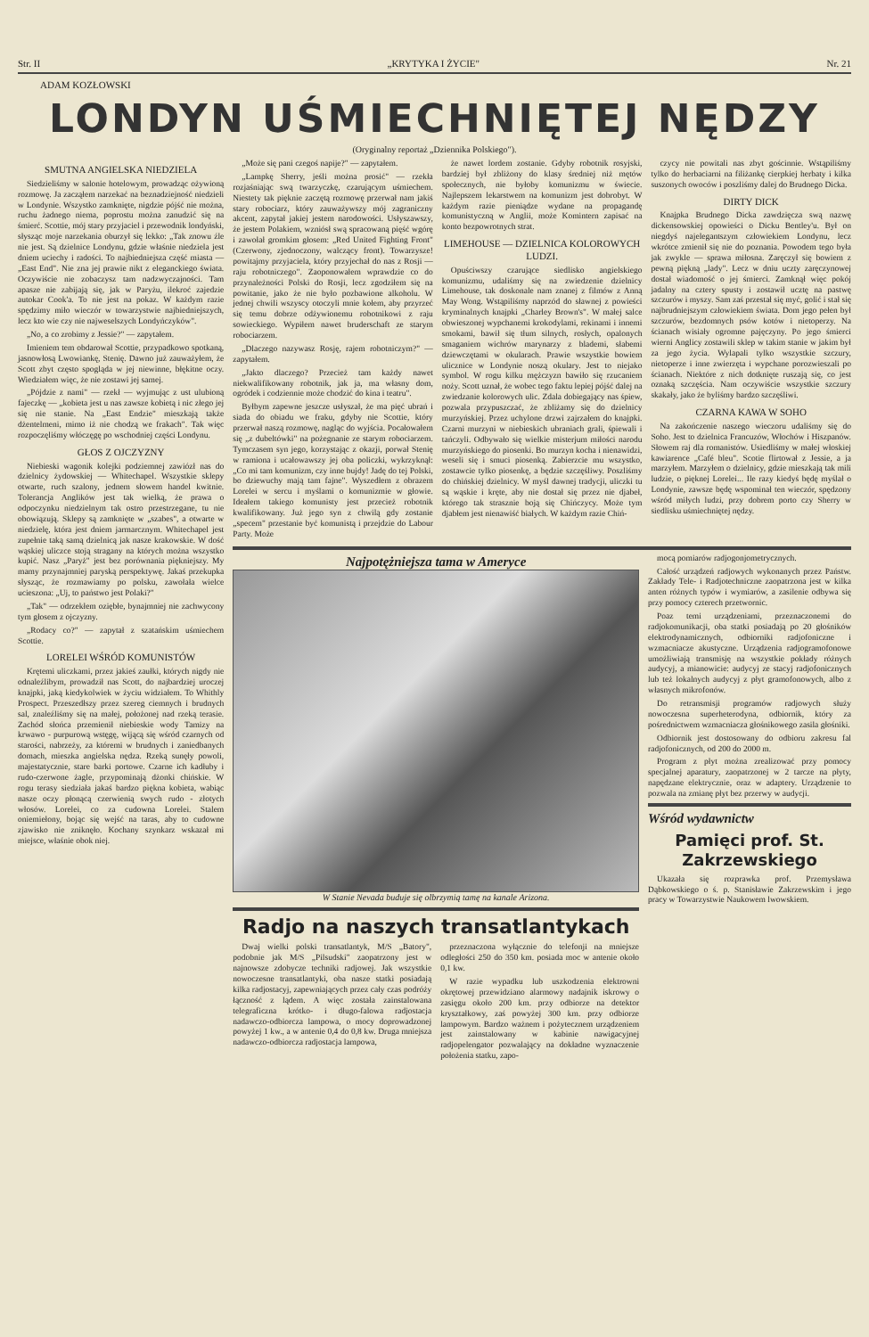Str. II „KRYTYKA I ŻYCIE" Nr. 21
ADAM KOZŁOWSKI
LONDYN UŚMIECHNIĘTEJ NĘDZY
(Oryginalny reportaż „Dziennika Polskiego").
SMUTNA ANGIELSKA NIEDZIELA
Siedzieliśmy w salonie hotelowym, prowadząc ożywioną rozmowę. Ja zacząłem narzekać na beznadziejność niedzieli w Londynie. Wszystko zamknięte, nigdzie pójść nie można, ruchu żadnego niema, poprostu można zanudzić się na śmierć. Scottie, mój stary przyjaciel i przewodnik londyński, słysząc moje narzekania oburzył się lekko: „Tak znowu źle nie jest. Są dzielnice Londynu, gdzie właśnie niedziela jest dniem uciechy i radości. To najbiedniejsza część miasta — „East End". Nie zna jej prawie nikt z eleganckiego świata. Oczywiście nie zobaczysz tam nadzwyczajności. Tam apasze nie zabijają się, jak w Paryżu, ilekroć zajedzie autokar Cook'a. To nie jest na pokaz. W każdym razie spędzimy miło wieczór w towarzystwie najbiedniejszych, lecz kto wie czy nie najweselszych Londyńczyków".
„No, a co zrobimy z Jessie?" — zapytałem.
Imieniem tem obdarował Scottie, przypadkowo spotkaną, jasnowłosą Lwowiankę, Stenię. Dawno już zauważyłem, że Scott zbyt często spogląda w jej niewinne, błękitne oczy. Wiedziałem więc, że nie zostawi jej samej.
„Pójdzie z nami" — rzekł — wyjmując z ust ulubioną fajeczkę — „kobieta jest u nas zawsze kobietą i nic złego jej się nie stanie. Na „East Endzie" mieszkają także dżentelmeni, mimo iż nie chodzą we frakach". Tak więc rozpoczęliśmy włóczęgę po wschodniej części Londynu.
GŁOS Z OJCZYZNY
Niebieski wagonik kolejki podziemnej zawiózł nas do dzielnicy żydowskiej — Whitechapel. Wszystkie sklepy otwarte, ruch szalony, jednem słowem handel kwitnie. Tolerancja Anglików jest tak wielką, że prawa o odpoczynku niedzielnym tak ostro przestrzegane, tu nie obowiązują. Sklepy są zamknięte w „szabes", a otwarte w niedzielę, która jest dniem jarmarcznym. Whitechapel jest zupełnie taką samą dzielnicą jak nasze krakowskie. W dość wąskiej uliczce stoją stragany na których można wszystko kupić. Nasz „Paryż" jest bez porównania piękniejszy. My mamy przynajmniej paryską perspektywę. Jakaś przekupka słysząc, że rozmawiamy po polsku, zawołała wielce ucieszona: „Uj, to państwo jest Polaki?"
„Tak" — odrzekłem oziębłe, bynajmniej nie zachwycony tym głosem z ojczyzny.
„Rodacy co?" — zapytał z szatańskim uśmiechem Scottie.
LORELEI WŚRÓD KOMUNISTÓW
Krętemi uliczkami, przez jakieś zaułki, których nigdy nie odnaleźlibym, prowadził nas Scott, do najbardziej uroczej knajpki, jaką kiedykolwiek w życiu widziałem. To Whithly Prospect. Przeszedłszy przez szereg ciemnych i brudnych sal, znaleźliśmy się na małej, położonej nad rzeką terasie. Zachód słońca przemienił niebieskie wody Tamizy na krwawo - purpurową wstęgę, wijącą się wśród czarnych od starości, nabrzeży, za któremi w brudnych i zaniedbanych domach, mieszka angielska nędza. Rzeką sunęły powoli, majestatycznie, stare barki portowe. Czarne ich kadłuby i rudo-czerwone żagle, przypominają dżonki chińskie. W rogu terasy siedziała jakaś bardzo piękna kobieta, wabiąc nasze oczy płonącą czerwienią swych rudo - złotych włosów. Lorelei, co za cudowna Lorelei. Stalem oniemiełony, bojąc się wejść na taras, aby to cudowne zjawisko nie zniknęło. Kochany szynkarz wskazał mi miejsce, właśnie obok niej.
„Może się pani czegoś napije?" — zapytałem.
„Lampkę Sherry, jeśli można prosić" — rzekła rozjaśniając swą twarzyczkę, czarującym uśmiechem. Niestety tak pięknie zaczętą rozmowę przerwał nam jakiś stary robociarz, który zauważywszy mój zagraniczny akcent, zapytał jakiej jestem narodowości. Usłyszawszy, że jestem Polakiem, wzniósł swą spracowaną pięść wgórę i zawołał gromkim głosem: „Red United Fighting Front" (Czerwony, zjednoczony, walczący front). Towarzysze! powitajmy przyjaciela, który przyjechał do nas z Rosji — raju robotniczego". Zaoponowałem wprawdzie co do przynależności Polski do Rosji, lecz zgodziłem się na powitanie, jako że nie było pozbawione alkoholu. W jednej chwili wszyscy otoczyli mnie kołem, aby przyrzeć się temu dobrze odżywionemu robotnikowi z raju sowieckiego. Wypiłem nawet bruderschaft ze starym robociarzem.
„Dlaczego nazywasz Rosję, rajem robotniczym?" — zapytałem.
„Jakto dlaczego? Przecież tam każdy nawet niekwalifikowany robotnik, jak ja, ma własny dom, ogródek i codziennie może chodzić do kina i teatru".
Byłbym zapewne jeszcze usłyszał, że ma pięć ubrań i siada do obiadu we fraku, gdyby nie Scottie, który przerwał naszą rozmowę, nagląc do wyjścia. Pocałowałem się „z dubeltówki" na pożegnanie ze starym robociarzem. Tymczasem syn jego, korzystając z okazji, porwał Stenię w ramiona i ucałowawszy jej oba policzki, wykrzyknął: „Co mi tam komunizm, czy inne bujdy! Jadę do tej Polski, bo dziewuchy mają tam fajne". Wyszedłem z obrazem Lorelei w sercu i myślami o komunizmie w głowie. Ideałem takiego komunisty jest przecież robotnik kwalifikowany. Już jego syn z chwilą gdy zostanie „specem" przestanie być komunistą i przejdzie do Labour Party. Może
że nawet lordem zostanie. Gdyby robotnik rosyjski, bardziej był zbliżony do klasy średniej niż mętów społecznych, nie byłoby komunizmu w świecie. Najlepszem lekarstwem na komunizm jest dobrobyt. W każdym razie pieniądze wydane na propagandę komunistyczną w Anglii, może Komintern zapisać na konto bezpowrotnych strat.
LIMEHOUSE — DZIELNICA KOLOROWYCH LUDZI.
Opuściwszy czarujące siedlisko angielskiego komunizmu, udaliśmy się na zwiedzenie dzielnicy Limehouse, tak doskonale nam znanej z filmów z Anną May Wong. Wstąpiliśmy naprzód do sławnej z powieści kryminalnych knajpki „Charley Brown's". W małej salce obwieszonej wypchanemi krokodylami, rekinami i innemi smokami, bawił się tłum silnych, rosłych, opalonych smaganiem wichrów marynarzy z blademi, słabemi dziewczętami w okularach. Prawie wszystkie bowiem ulicznice w Londynie noszą okulary. Jest to niejako symbol. W rogu kilku mężczyzn bawiło się rzucaniem noży. Scott uznał, że wobec tego faktu lepiej pójść dalej na zwiedzanie kolorowych ulic. Zdala dobiegający nas śpiew, pozwala przypuszczać, że zbliżamy się do dzielnicy murzyńskiej. Przez uchylone drzwi zajrzałem do knajpki. Czarni murzyni w niebieskich ubraniach grali, śpiewali i tańczyli. Odbywało się wielkie misterjum miłości narodu murzyńskiego do piosenki. Bo murzyn kocha i nienawidzi, weseli się i smuci piosenką. Zabierzcie mu wszystko, zostawcie tylko piosenkę, a będzie szczęśliwy. Poszliśmy do chińskiej dzielnicy. W myśl dawnej tradycji, uliczki tu są wąskie i kręte, aby nie dostał się przez nie djabeł, którego tak strasznie boją się Chińczycy. Może tym djabłem jest nienawiść białych. W każdym razie Chiń-
czycy nie powitali nas zbyt gościnnie. Wstąpiliśmy tylko do herbaciarni na filiżankę cierpkiej herbaty i kilka suszonych owoców i poszliśmy dalej do Brudnego Dicka.
DIRTY DICK
Knajpka Brudnego Dicka zawdzięcza swą nazwę dickensowskiej opowieści o Dicku Bentley'u. Był on niegdyś najelegantszym człowiekiem Londynu, lecz wkrótce zmienił się nie do poznania. Powodem tego była jak zwykle — sprawa miłosna. Zaręczył się bowiem z pewną piękną „lady". Lecz w dniu uczty zaręczynowej dostał wiadomość o jej śmierci. Zamknął więc pokój jadalny na cztery spusty i zostawił ucztę na pastwę szczurów i myszy. Sam zaś przestał się myć, golić i stał się najbrudniejszym człowiekiem świata. Dom jego pełen był szczurów, bezdomnych psów kotów i nietoperzy. Na ścianach wisiały ogromne pajęczyny. Po jego śmierci wierni Anglicy zostawili sklep w takim stanie w jakim był za jego życia. Wylapali tylko wszystkie szczury, nietoperze i inne zwierzęta i wypchane porozwieszali po ścianach. Niektóre z nich dotknięte ruszają się, co jest oznaką szczęścia. Nam oczywiście wszystkie szczury skakały, jako że byliśmy bardzo szczęśliwi.
CZARNA KAWA W SOHO
Na zakończenie naszego wieczoru udaliśmy się do Soho. Jest to dzielnica Francuzów, Włochów i Hiszpanów. Słowem raj dla romanistów. Usiedliśmy w małej włoskiej kawiarence „Café bleu". Scotie flirtował z Jessie, a ja marzyłem. Marzyłem o dzielnicy, gdzie mieszkają tak mili ludzie, o pięknej Lorelei... Ile razy kiedyś będę myślał o Londynie, zawsze będę wspominał ten wieczór, spędzony wśród miłych ludzi, przy dobrem porto czy Sherry w siedlisku uśmiechniętej nędzy.
Najpotężniejsza tama w Ameryce
W Stanie Nevada buduje się olbrzymią tamę na kanale Arizona.
Radjo na naszych transatlantykach
Dwaj wielki polski transatlantyk, M/S „Batory", podobnie jak M/S „Pilsudski" zaopatrzony jest w najnowsze zdobycze techniki radjowej. Jak wszystkie nowoczesne transatlantyki, oba nasze statki posiadają kilka radjostacyj, zapewniających przez cały czas podróży łączność z lądem. A więc została zainstalowana telegraficzna krótko- i długo-falowa radjostacja nadawczo-odbiorcza lampowa, o mocy doprowadzonej powyżej 1 kw., a w antenie 0,4 do 0,8 kw. Druga mniejsza nadawczo-odbiorcza radjostacja lampowa,
przeznaczona wyłącznie do telefonji na mniejsze odległości 250 do 350 km. posiada moc w antenie około 0,1 kw.
W razie wypadku lub uszkodzenia elektrowni okrętowej przewidziano alarmowy nadajnik iskrowy o zasięgu około 200 km. przy odbiorze na detektor kryształkowy, zaś powyżej 300 km. przy odbiorze lampowym. Bardzo ważnem i pożytecznem urządzeniem jest zainstalowany w kabinie nawigacyjnej radjopelengator pozwalający na dokładne wyznaczenie położenia statku, zapo-
mocą pomiarów radjogonjometrycznych.
Całość urządzeń radjowych wykonanych przez Państw. Zakłady Tele- i Radjotechniczne zaopatrzona jest w kilka anten różnych typów i wymiarów, a zasilenie odbywa się przy pomocy czterech przetwornic.
Poaz temi urządzeniami, przeznaczonemi do radjokomunikacji, oba statki posiadają po 20 głośników elektrodynamicznych, odbiorniki radjofoniczne i wzmacniacze akustyczne. Urządzenia radjogramofonowe umożliwiają transmisję na wszystkie pokłady różnych audycyj, a mianowicie: audycyj ze stacyj radjofonicznych lub też lokalnych audycyj z płyt gramofonowych, albo z własnych mikrofonów.
Do retransmisji programów radjowych służy nowoczesna superheterodyna, odbiornik, który za pośrednictwem wzmacniacza głośnikowego zasila głośniki.
Odbiornik jest dostosowany do odbioru zakresu fal radjofonicznych, od 200 do 2000 m.
Program z płyt można zrealizować przy pomocy specjalnej aparatury, zaopatrzonej w 2 tarcze na płyty, napędzane elektrycznie, oraz w adaptery. Urządzenie to pozwala na zmianę płyt bez przerwy w audycji.
Wśród wydawnictw
Pamięci prof. St. Zakrzewskiego
Ukazała się rozprawka prof. Przemysława Dąbkowskiego o ś. p. Stanisławie Zakrzewskim i jego pracy w Towarzystwie Naukowem lwowskiem.